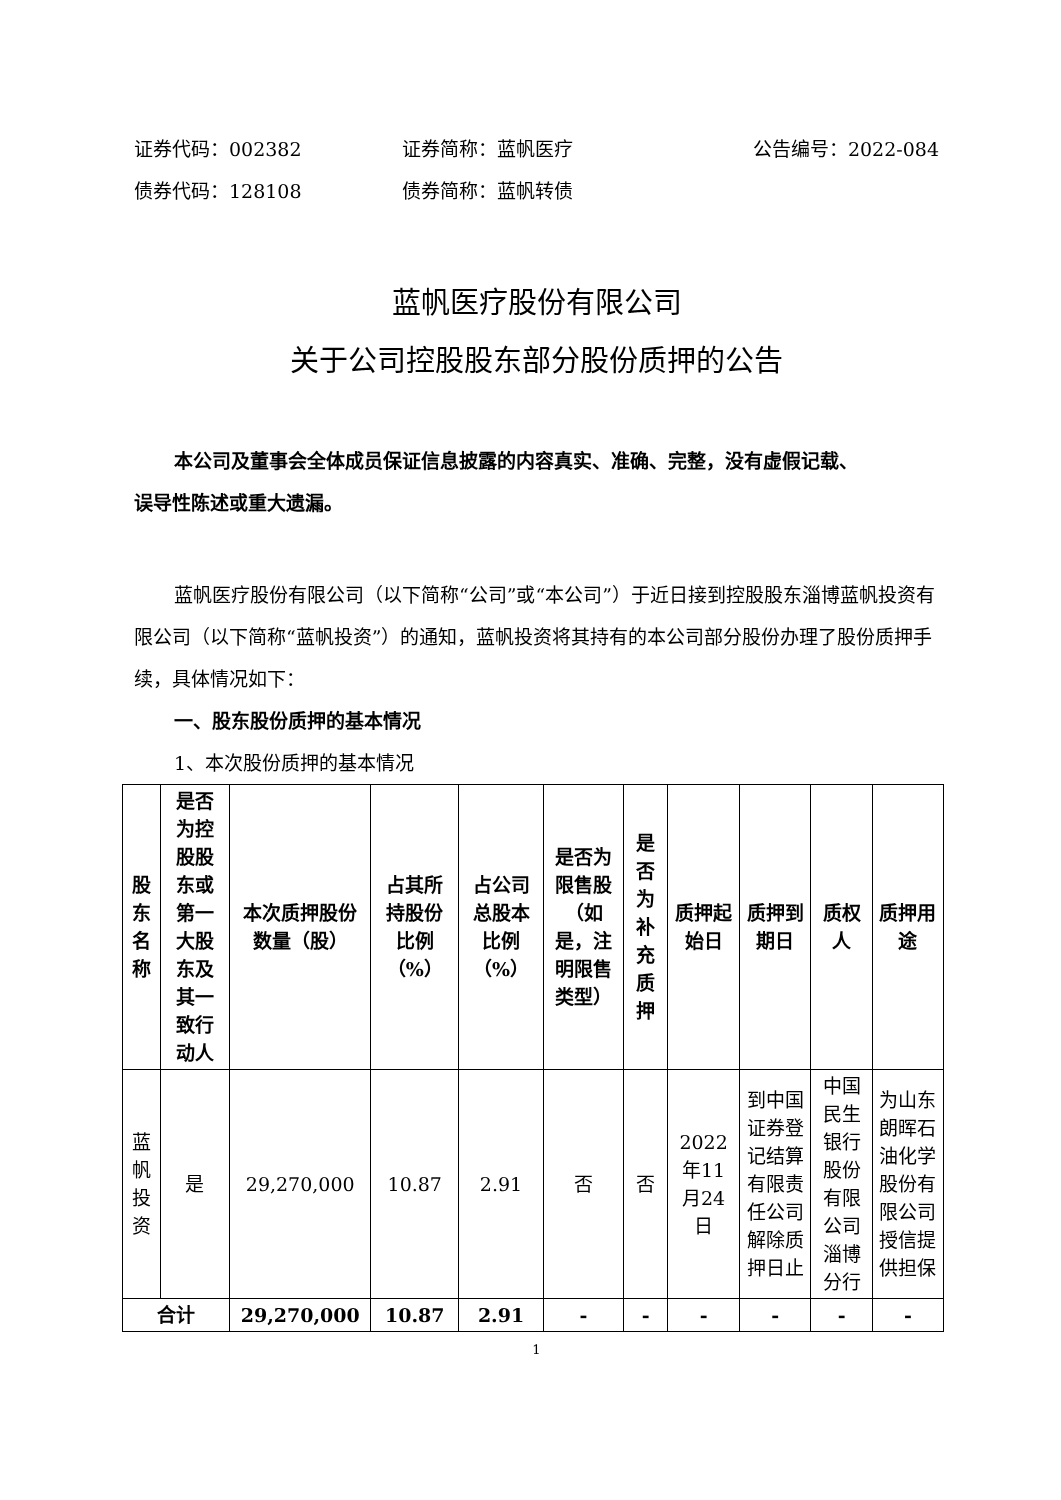证券代码：002382 证券简称：蓝帆医疗 公告编号：2022-084
债券代码：128108 债券简称：蓝帆转债
蓝帆医疗股份有限公司
关于公司控股股东部分股份质押的公告
本公司及董事会全体成员保证信息披露的内容真实、准确、完整，没有虚假记载、
误导性陈述或重大遗漏。
蓝帆医疗股份有限公司（以下简称“公司”或“本公司”）于近日接到控股股东淄博蓝帆投资有限公司（以下简称“蓝帆投资”）的通知，蓝帆投资将其持有的本公司部分股份办理了股份质押手续，具体情况如下：
一、股东股份质押的基本情况
1、本次股份质押的基本情况
| 股东名称 | 是否为控股股东或第一大股东及其一致行动人 | 本次质押股份数量（股） | 占其所持股份比例（%） | 占公司总股本比例（%） | 是否为限售股（如是，注明限售类型） | 是否为补充质押 | 质押起始日 | 质押到期日 | 质权人 | 质押用途 |
| --- | --- | --- | --- | --- | --- | --- | --- | --- | --- | --- |
| 蓝帆投资 | 是 | 29,270,000 | 10.87 | 2.91 | 否 | 否 | 2022年11月24日 | 到中国证券登记结算有限责任公司解除质押日止 | 中国民生银行股份有限公司淄博分行 | 为山东朗晖石油化学股份有限公司授信提供担保 |
| 合计 | | 29,270,000 | 10.87 | 2.91 | - | - | - | - | - | - |
1